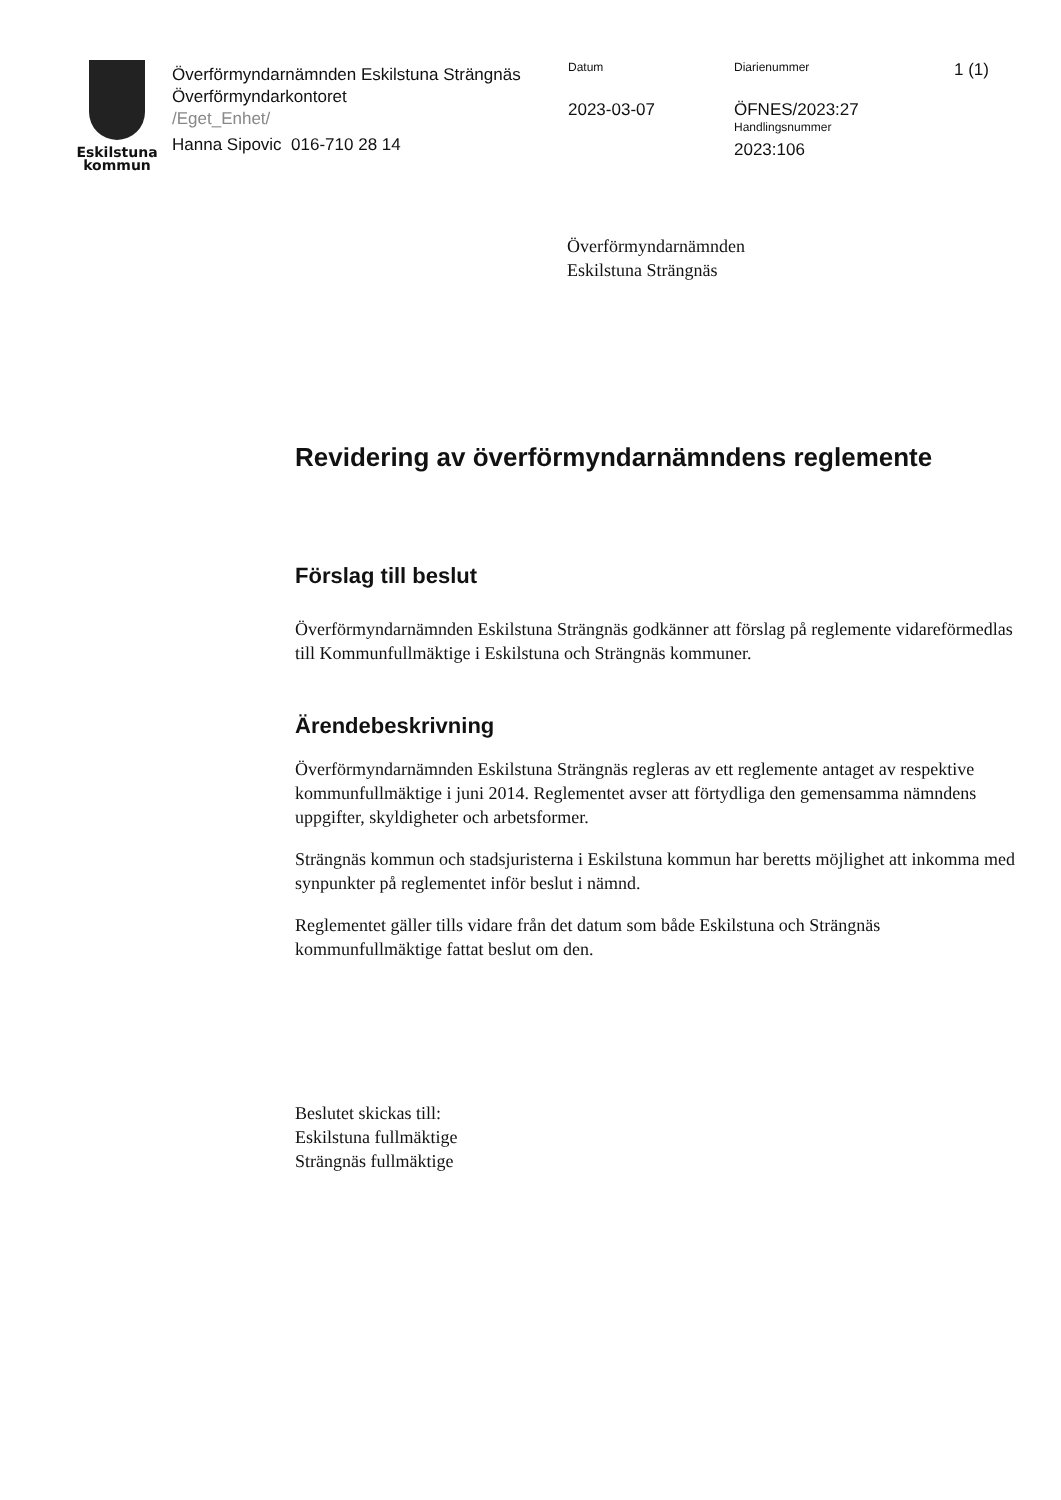Eskilstuna
kommun
Överförmyndarnämnden Eskilstuna Strängnäs
Överförmyndarkontoret
/Eget_Enhet/
Hanna Sipovic 016-710 28 14
Datum
2023-03-07
Diarienummer
ÖFNES/2023:27
Handlingsnummer
2023:106
1 (1)
Överförmyndarnämnden
Eskilstuna Strängnäs
Revidering av överförmyndarnämndens reglemente
Förslag till beslut
Överförmyndarnämnden Eskilstuna Strängnäs godkänner att förslag på reglemente vidareförmedlas till Kommunfullmäktige i Eskilstuna och Strängnäs kommuner.
Ärendebeskrivning
Överförmyndarnämnden Eskilstuna Strängnäs regleras av ett reglemente antaget av respektive kommunfullmäktige i juni 2014. Reglementet avser att förtydliga den gemensamma nämndens uppgifter, skyldigheter och arbetsformer.
Strängnäs kommun och stadsjuristerna i Eskilstuna kommun har beretts möjlighet att inkomma med synpunkter på reglementet inför beslut i nämnd.
Reglementet gäller tills vidare från det datum som både Eskilstuna och Strängnäs kommunfullmäktige fattat beslut om den.
Beslutet skickas till:
Eskilstuna fullmäktige
Strängnäs fullmäktige